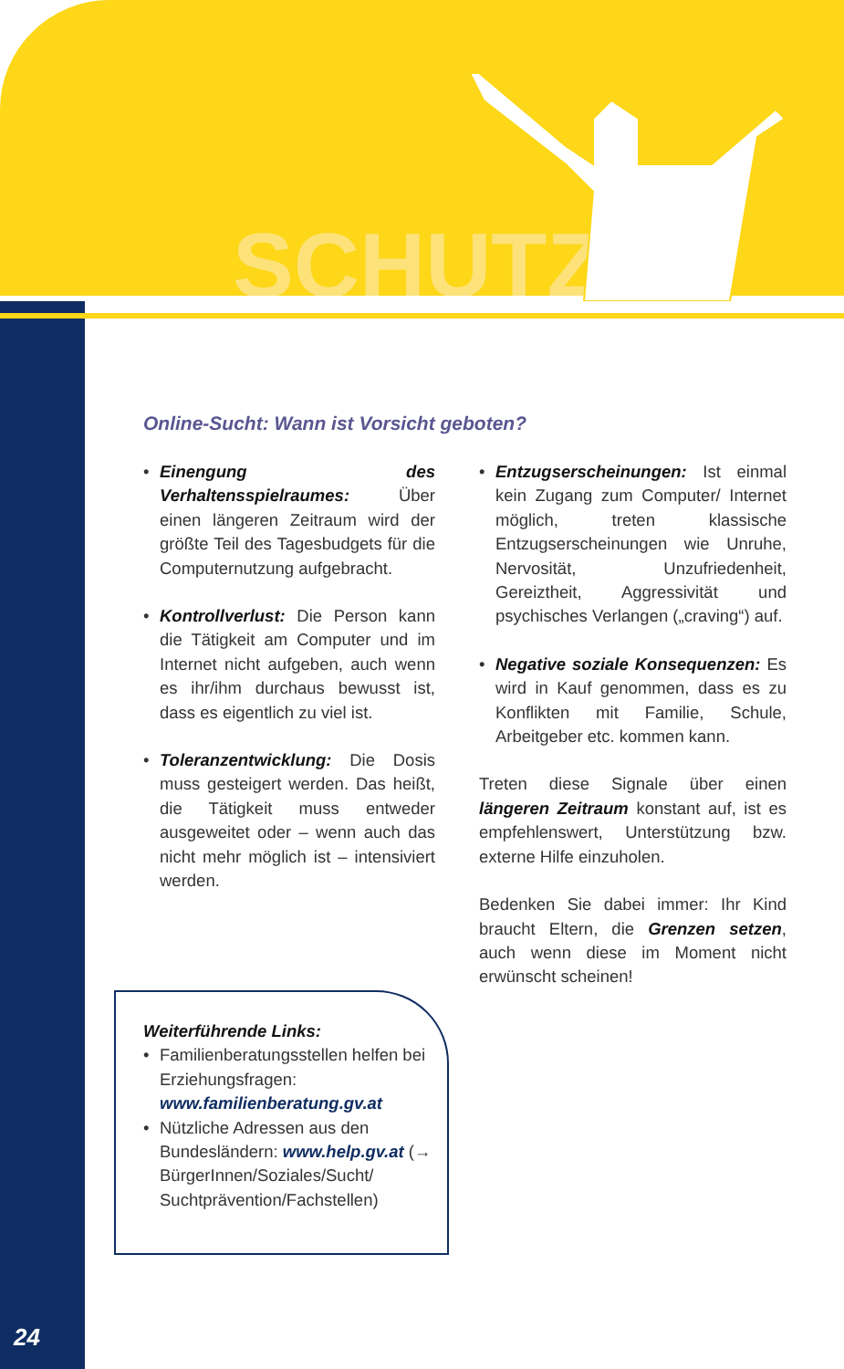SCHUTZ
Online-Sucht: Wann ist Vorsicht geboten?
• Einengung des Verhaltensspielraumes: Über einen längeren Zeitraum wird der größte Teil des Tagesbudgets für die Computernutzung aufgebracht.
• Kontrollverlust: Die Person kann die Tätigkeit am Computer und im Internet nicht aufgeben, auch wenn es ihr/ihm durchaus bewusst ist, dass es eigentlich zu viel ist.
• Toleranzentwicklung: Die Dosis muss gesteigert werden. Das heißt, die Tätigkeit muss entweder ausgeweitet oder – wenn auch das nicht mehr möglich ist – intensiviert werden.
• Entzugserscheinungen: Ist einmal kein Zugang zum Computer/ Internet möglich, treten klassische Entzugserscheinungen wie Unruhe, Nervosität, Unzufriedenheit, Gereiztheit, Aggressivität und psychisches Verlangen („craving“) auf.
• Negative soziale Konsequenzen: Es wird in Kauf genommen, dass es zu Konflikten mit Familie, Schule, Arbeitgeber etc. kommen kann.
Treten diese Signale über einen längeren Zeitraum konstant auf, ist es empfehlenswert, Unterstützung bzw. externe Hilfe einzuholen.
Bedenken Sie dabei immer: Ihr Kind braucht Eltern, die Grenzen setzen, auch wenn diese im Moment nicht erwünscht scheinen!
Weiterführende Links:
• Familienberatungsstellen helfen bei Erziehungsfragen: www.familienberatung.gv.at
• Nützliche Adressen aus den Bundesländern: www.help.gv.at (→ BürgerInnen/Soziales/Sucht/ Suchtprävention/Fachstellen)
24